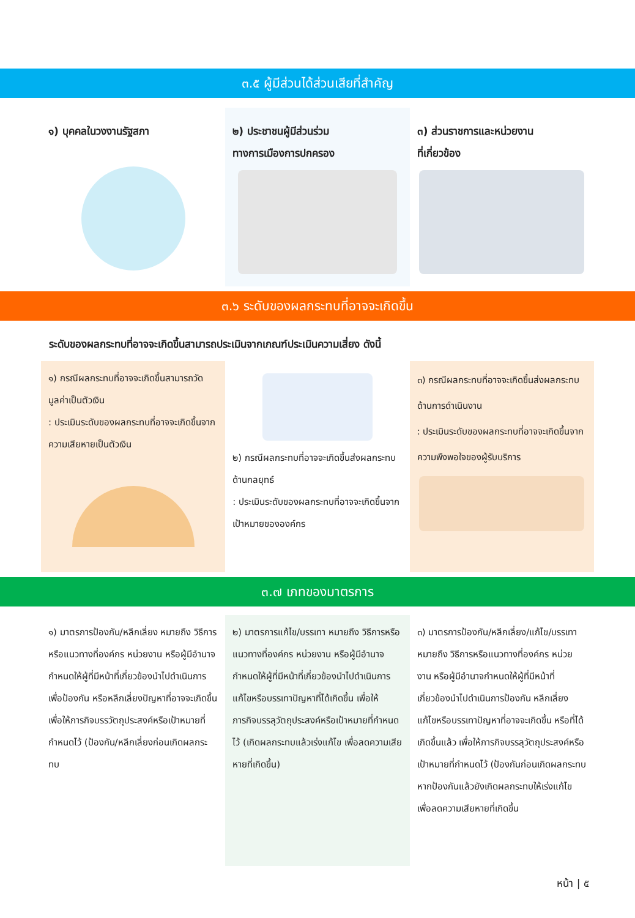๓.๕ ผู้มีส่วนได้ส่วนเสียที่สำคัญ
๑) บุคคลในวงงานรัฐสภา ๒) ประชาชนผู้มีส่วนร่วม
ทางการเมืองการปกครอง
๓) ส่วนราชการและหน่วยงาน
ที่เกี่ยวข้อง
๓.๖ ระดับของผลกระทบที่อาจจะเกิดขึ้น
ระดับของผลกระทบที่อาจจะเกิดขึ้นสามารถประเมินจากเกณฑ์ประเมินความเสี่ยง ดังนี้
๑) กรณีผลกระทบที่อาจจะเกิดขึ้นสามารถวัดมูลค่าเป็นตัวเงิน
: ประเมินระดับของผลกระทบที่อาจจะเกิดขึ้นจากความเสียหายเป็นตัวเงิน
๒) กรณีผลกระทบที่อาจจะเกิดขึ้นส่งผลกระทบด้านกลยุทธ์
: ประเมินระดับของผลกระทบที่อาจจะเกิดขึ้นจากเป้าหมายขององค์กร
๓) กรณีผลกระทบที่อาจจะเกิดขึ้นส่งผลกระทบด้านการดำเนินงาน
: ประเมินระดับของผลกระทบที่อาจจะเกิดขึ้นจากความพึงพอใจของผู้รับบริการ
๓.๗ เภทของมาตรการ
๑) มาตรการป้องกัน/หลีกเลี่ยง หมายถึง วิธีการหรือแนวทางที่องค์กร หน่วยงาน หรือผู้มีอำนาจกำหนดให้ผู้ที่มีหน้าที่เกี่ยวข้องนำไปดำเนินการเพื่อป้องกัน หรือหลีกเลี่ยงปัญหาที่อาจจะเกิดขึ้น เพื่อให้ภารกิจบรรวัตถุประสงค์หรือเป้าหมายที่กำหนดไว้ (ป้องกัน/หลีกเลี่ยงก่อนเกิดผลกระทบ
๒) มาตรการแก้ไข/บรรเทา หมายถึง วิธีการหรือแนวทางที่องค์กร หน่วยงาน หรือผู้มีอำนาจกำหนดให้ผู้ที่มีหน้าที่เกี่ยวข้องนำไปดำเนินการแก้ไขหรือบรรเทาปัญหาที่ได้เกิดขึ้น เพื่อให้ภารกิจบรรลุวัตถุประสงค์หรือเป้าหมายที่กำหนดไว้ (เกิดผลกระทบแล้วเร่งแก้ไข เพื่อลดความเสียหายที่เกิดขึ้น)
๓) มาตรการป้องกัน/หลีกเลี่ยง/แก้ไข/บรรเทา หมายถึง วิธีการหรือแนวทางที่องค์กร หน่วยงาน หรือผู้มีอำนาจกำหนดให้ผู้ที่มีหน้าที่เกี่ยวข้องนำไปดำเนินการป้องกัน หลีกเลี่ยง แก้ไขหรือบรรเทาปัญหาที่อาจจะเกิดขึ้น หรือที่ได้เกิดขึ้นแล้ว เพื่อให้ภารกิจบรรลุวัตถุประสงค์หรือเป้าหมายที่กำหนดไว้ (ป้องกันก่อนเกิดผลกระทบ หากป้องกันแล้วยังเกิดผลกระทบให้เร่งแก้ไข เพื่อลดความเสียหายที่เกิดขึ้น
หน้า | ๕